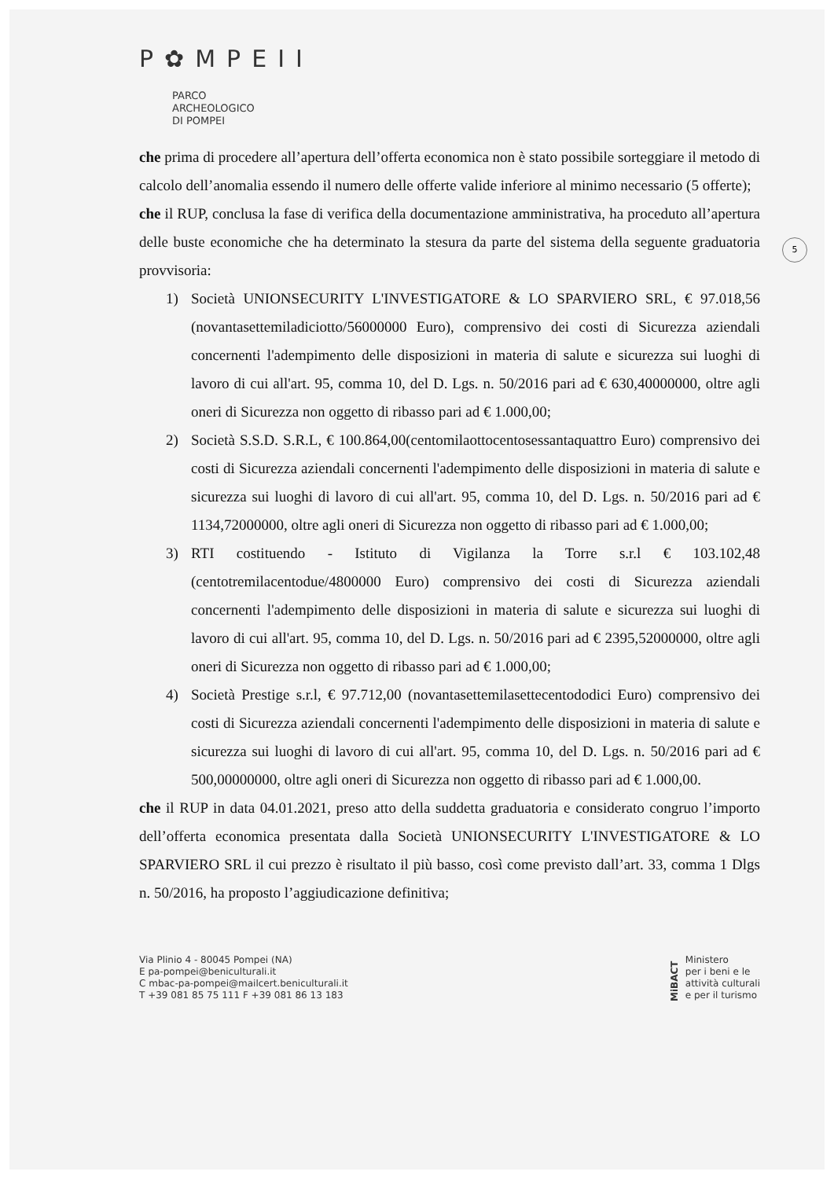P✿MPEII
PARCO
ARCHEOLOGICO
DI POMPEI
5
che prima di procedere all’apertura dell’offerta economica non è stato possibile sorteggiare il metodo di calcolo dell’anomalia essendo il numero delle offerte valide inferiore al minimo necessario (5 offerte);
che il RUP, conclusa la fase di verifica della documentazione amministrativa, ha proceduto all’apertura delle buste economiche che ha determinato la stesura da parte del sistema della seguente graduatoria provvisoria:
1) Società UNIONSECURITY L'INVESTIGATORE & LO SPARVIERO SRL, € 97.018,56 (novantasettemiladiciotto/56000000 Euro), comprensivo dei costi di Sicurezza aziendali concernenti l'adempimento delle disposizioni in materia di salute e sicurezza sui luoghi di lavoro di cui all'art. 95, comma 10, del D. Lgs. n. 50/2016 pari ad € 630,40000000, oltre agli oneri di Sicurezza non oggetto di ribasso pari ad € 1.000,00;
2) Società S.S.D. S.R.L, € 100.864,00(centomilaottocentosessantaquattro Euro) comprensivo dei costi di Sicurezza aziendali concernenti l'adempimento delle disposizioni in materia di salute e sicurezza sui luoghi di lavoro di cui all'art. 95, comma 10, del D. Lgs. n. 50/2016 pari ad € 1134,72000000, oltre agli oneri di Sicurezza non oggetto di ribasso pari ad € 1.000,00;
3) RTI costituendo - Istituto di Vigilanza la Torre s.r.l € 103.102,48 (centotremilacentodue/4800000 Euro) comprensivo dei costi di Sicurezza aziendali concernenti l'adempimento delle disposizioni in materia di salute e sicurezza sui luoghi di lavoro di cui all'art. 95, comma 10, del D. Lgs. n. 50/2016 pari ad € 2395,52000000, oltre agli oneri di Sicurezza non oggetto di ribasso pari ad € 1.000,00;
4) Società Prestige s.r.l, € 97.712,00 (novantasettemilasettecentododici Euro) comprensivo dei costi di Sicurezza aziendali concernenti l'adempimento delle disposizioni in materia di salute e sicurezza sui luoghi di lavoro di cui all'art. 95, comma 10, del D. Lgs. n. 50/2016 pari ad € 500,00000000, oltre agli oneri di Sicurezza non oggetto di ribasso pari ad € 1.000,00.
che il RUP in data 04.01.2021, preso atto della suddetta graduatoria e considerato congruo l’importo dell’offerta economica presentata dalla Società UNIONSECURITY L'INVESTIGATORE & LO SPARVIERO SRL il cui prezzo è risultato il più basso, così come previsto dall’art. 33, comma 1 Dlgs n. 50/2016, ha proposto l’aggiudicazione definitiva;
Via Plinio 4 - 80045 Pompei (NA)
E pa-pompei@beniculturali.it
C mbac-pa-pompei@mailcert.beniculturali.it
T +39 081 85 75 111 F +39 081 86 13 183
MiBACT
Ministero
per i beni e le
attività culturali
e per il turismo